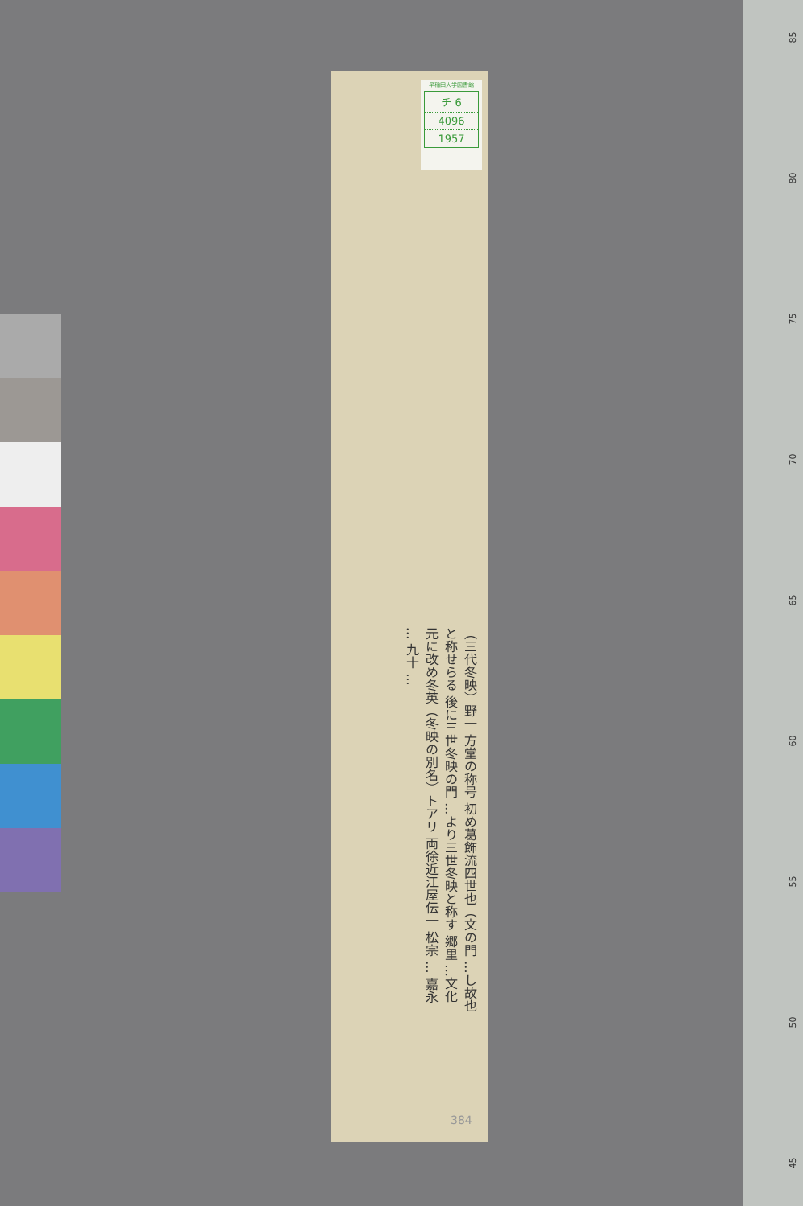早稲田大学図書館
チ 6
4096
1957
（三代冬映）野一 方堂の称号 初め葛飾流四世也（文の門 ...し故也と称せらる 後に三世冬映の門 ...より三世冬映と称す 郷里 ...文化元に改め冬英（冬映の別名）トアリ 両徐近江屋伝一 松宗 ... 嘉永 ... 九十 ...
384
85
80
75
70
65
60
55
50
45